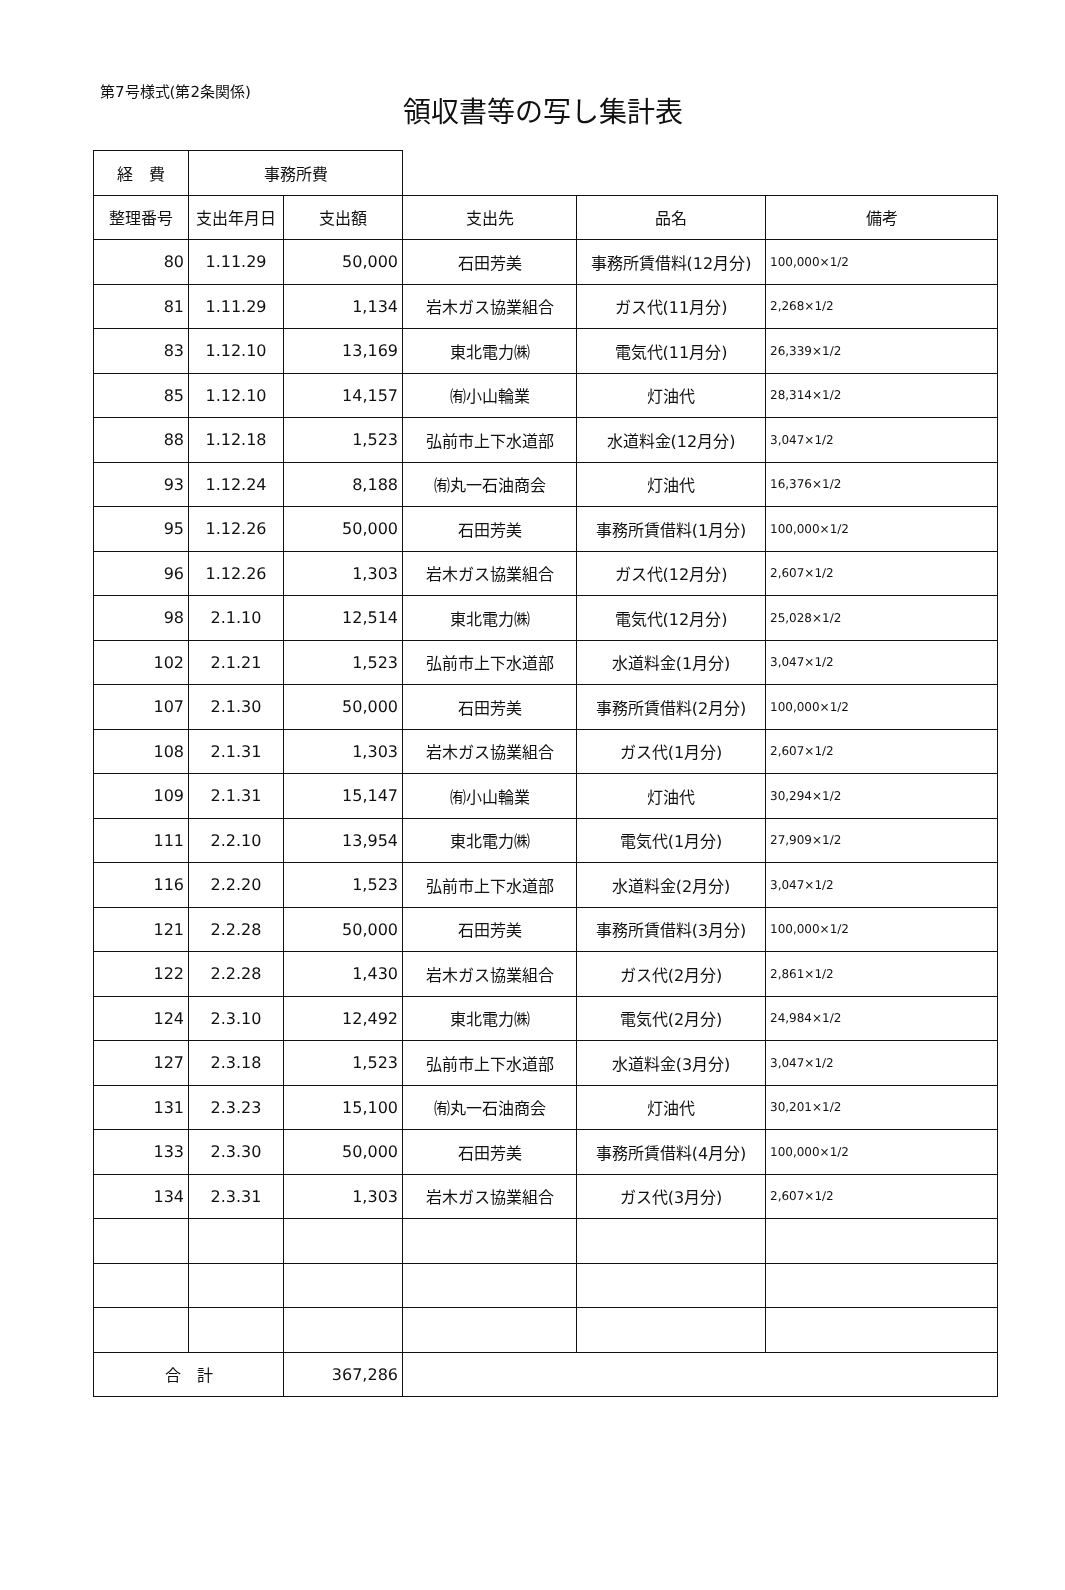第7号様式(第2条関係)
領収書等の写し集計表
| 経 費 | 事務所費 | | | | |
| 整理番号 | 支出年月日 | 支出額 | 支出先 | 品名 | 備考 |
| 80 | 1.11.29 | 50,000 | 石田芳美 | 事務所賃借料(12月分) | 100,000×1/2 |
| 81 | 1.11.29 | 1,134 | 岩木ガス協業組合 | ガス代(11月分) | 2,268×1/2 |
| 83 | 1.12.10 | 13,169 | 東北電力㈱ | 電気代(11月分) | 26,339×1/2 |
| 85 | 1.12.10 | 14,157 | ㈲小山輪業 | 灯油代 | 28,314×1/2 |
| 88 | 1.12.18 | 1,523 | 弘前市上下水道部 | 水道料金(12月分) | 3,047×1/2 |
| 93 | 1.12.24 | 8,188 | ㈲丸一石油商会 | 灯油代 | 16,376×1/2 |
| 95 | 1.12.26 | 50,000 | 石田芳美 | 事務所賃借料(1月分) | 100,000×1/2 |
| 96 | 1.12.26 | 1,303 | 岩木ガス協業組合 | ガス代(12月分) | 2,607×1/2 |
| 98 | 2.1.10 | 12,514 | 東北電力㈱ | 電気代(12月分) | 25,028×1/2 |
| 102 | 2.1.21 | 1,523 | 弘前市上下水道部 | 水道料金(1月分) | 3,047×1/2 |
| 107 | 2.1.30 | 50,000 | 石田芳美 | 事務所賃借料(2月分) | 100,000×1/2 |
| 108 | 2.1.31 | 1,303 | 岩木ガス協業組合 | ガス代(1月分) | 2,607×1/2 |
| 109 | 2.1.31 | 15,147 | ㈲小山輪業 | 灯油代 | 30,294×1/2 |
| 111 | 2.2.10 | 13,954 | 東北電力㈱ | 電気代(1月分) | 27,909×1/2 |
| 116 | 2.2.20 | 1,523 | 弘前市上下水道部 | 水道料金(2月分) | 3,047×1/2 |
| 121 | 2.2.28 | 50,000 | 石田芳美 | 事務所賃借料(3月分) | 100,000×1/2 |
| 122 | 2.2.28 | 1,430 | 岩木ガス協業組合 | ガス代(2月分) | 2,861×1/2 |
| 124 | 2.3.10 | 12,492 | 東北電力㈱ | 電気代(2月分) | 24,984×1/2 |
| 127 | 2.3.18 | 1,523 | 弘前市上下水道部 | 水道料金(3月分) | 3,047×1/2 |
| 131 | 2.3.23 | 15,100 | ㈲丸一石油商会 | 灯油代 | 30,201×1/2 |
| 133 | 2.3.30 | 50,000 | 石田芳美 | 事務所賃借料(4月分) | 100,000×1/2 |
| 134 | 2.3.31 | 1,303 | 岩木ガス協業組合 | ガス代(3月分) | 2,607×1/2 |
| 合 計 | | 367,286 | | | |